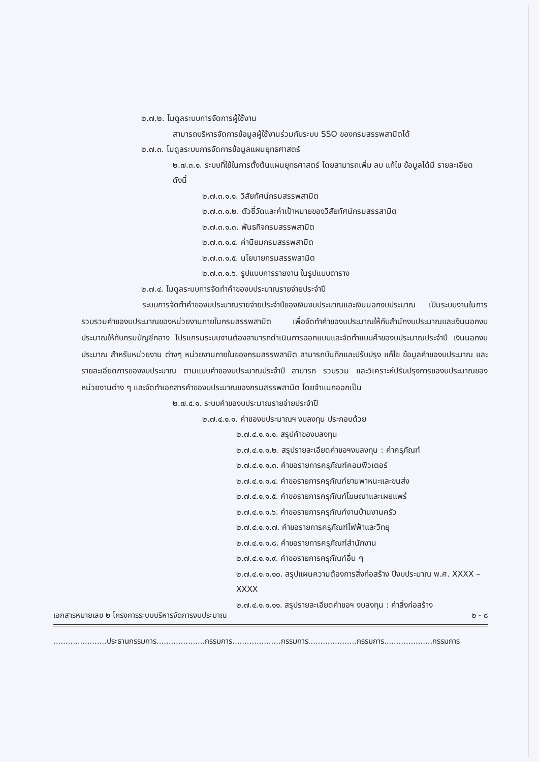๒.๗.๒. โมดูลระบบการจัดการผู้ใช้งาน
สามารถบริหารจัดการข้อมูลผู้ใช้งานร่วมกับระบบ SSO ของกรมสรรพสามิตได้
๒.๗.๓. โมดูลระบบการจัดการข้อมูลแผนยุทธศาสตร์
๒.๗.๓.๑. ระบบที่ใช้ในการตั้งต้นแผนยุทธศาสตร์ โดยสามารถเพิ่ม ลบ แก้ไข ข้อมูลได้มี รายละเอียด ดังนี้
๒.๗.๓.๑.๑. วิสัยทัศน์กรมสรรพสามิต
๒.๗.๓.๑.๒. ตัวชี้วัดและค่าเป้าหมายของวิสัยทัศน์กรมสรรสามิต
๒.๗.๓.๑.๓. พันธกิจกรมสรรพสามิต
๒.๗.๓.๑.๔. ค่านิยมกรมสรรพสามิต
๒.๗.๓.๑.๕. นโยบายกรมสรรพสามิต
๒.๗.๓.๑.๖. รูปแบบการรายงาน ในรูปแบบตาราง
๒.๗.๔. โมดูลระบบการจัดทำคำของบประมาณรายจ่ายประจำปี
ระบบการจัดทำคำของบประมาณรายจ่ายประจำปีของเงินงบประมาณและเงินนอกงบประมาณ เป็นระบบงานในการรวบรวมคำของบประมาณของหน่วยงานภายในกรมสรรพสามิต เพื่อจัดทำคำของบประมาณให้กับสำนักงบประมาณและเงินนอกงบประมาณให้กับกรมบัญชีกลาง โปรแกรมระบบงานต้องสามารถดำเนินการออกแบบและจัดทำแบบคำของบประมาณประจำปี เงินนอกงบประมาณ สำหรับหน่วยงาน ต่างๆ หน่วยงานภายในของกรมสรรพสามิต สามารถบันทึกและปรับปรุง แก้ไข ข้อมูลคำของบประมาณ และรายละเอียดการของงบประมาณ ตามแบบคำของบประมาณประจำปี สามารถ รวบรวม และวิเคราะห์ปรับปรุงการของบประมาณของหน่วยงานต่าง ๆ และจัดทำเอกสารคำของบประมาณของกรมสรรพสามิต โดยจำแนกออกเป็น
๒.๗.๔.๑. ระบบคำของบประมาณรายจ่ายประจำปี
๒.๗.๔.๑.๑. คำของบประมาณฯ งบลงทุน ประกอบด้วย
๒.๗.๔.๑.๑.๑. สรุปคำของบลงทุน
๒.๗.๔.๑.๑.๒. สรุปรายละเอียดคำขอฯงบลงทุน : ค่าครุภัณฑ์
๒.๗.๔.๑.๑.๓. คำขอรายการครุภัณฑ์คอมพิวเตอร์
๒.๗.๔.๑.๑.๔. คำขอรายการครุภัณฑ์ยานพาหนะและขนส่ง
๒.๗.๔.๑.๑.๕. คำขอรายการครุภัณฑ์โฆษณาและเผยแพร่
๒.๗.๔.๑.๑.๖. คำขอรายการครุภัณฑ์งานบ้านงานครัว
๒.๗.๔.๑.๑.๗. คำขอรายการครุภัณฑ์ไฟฟ้าและวิทยุ
๒.๗.๔.๑.๑.๘. คำขอรายการครุภัณฑ์สำนักงาน
๒.๗.๔.๑.๑.๙. คำขอรายการครุภัณฑ์อื่น ๆ
๒.๗.๔.๑.๑.๑๐. สรุปแผนความต้องการสิ่งก่อสร้าง ปีงบประมาณ พ.ศ. XXXX – XXXX
๒.๗.๔.๑.๑.๑๑. สรุปรายละเอียดคำขอฯ งบลงทุน : ค่าสิ่งก่อสร้าง
เอกสารหมายเลข ๒ โครงการระบบบริหารจัดการงบประมาณ ๒ - ๘
......................ประธานกรรมการ....................กรรมการ....................กรรมการ....................กรรมการ....................กรรมการ